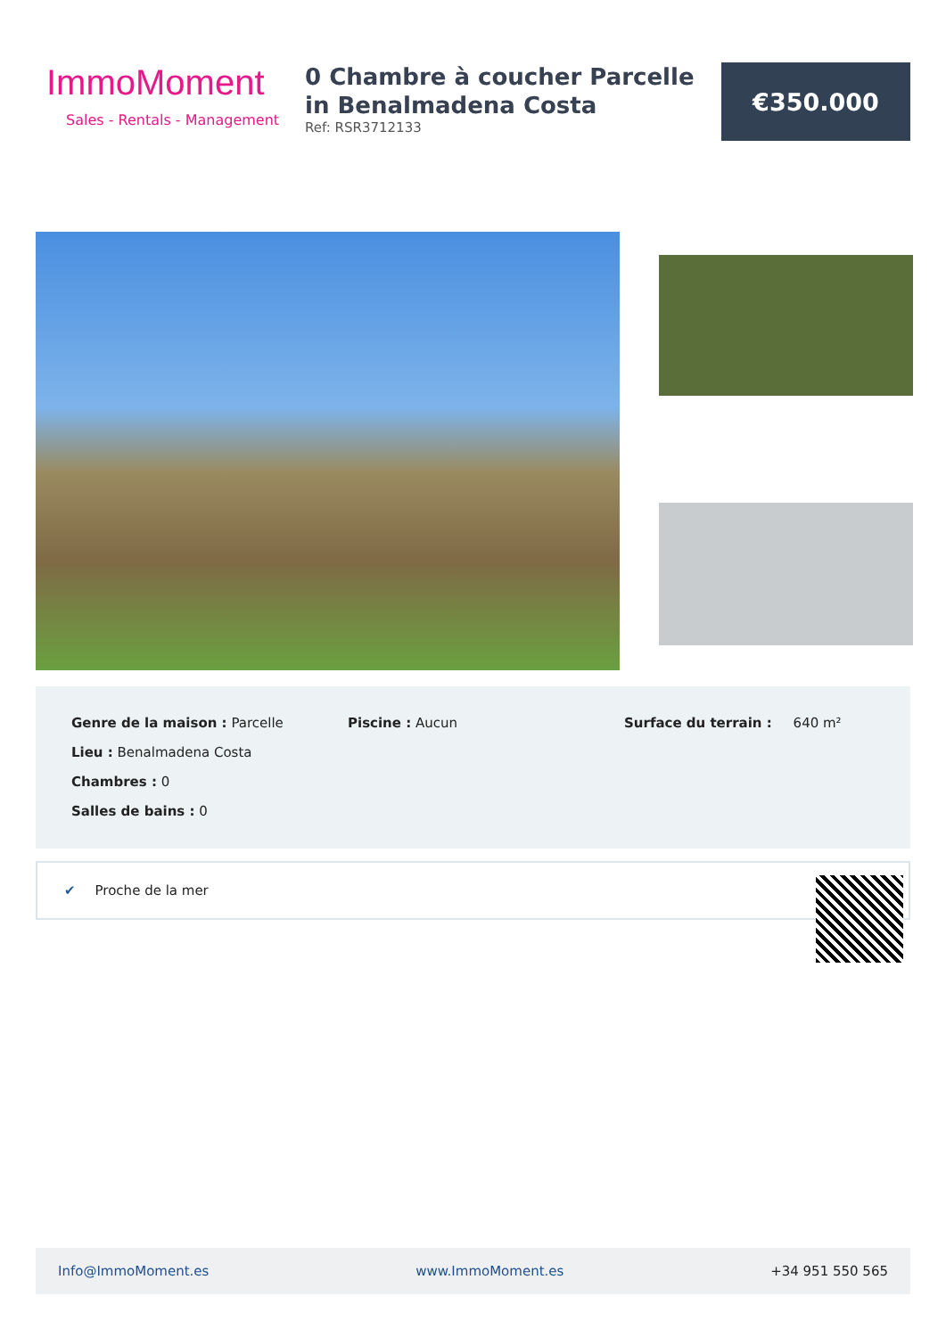ImmoMoment
Sales - Rentals - Management
0 Chambre à coucher Parcelle in Benalmadena Costa
Ref: RSR3712133
€350.000
Genre de la maison : Parcelle
Lieu : Benalmadena Costa
Chambres : 0
Salles de bains : 0
Piscine : Aucun
Surface du terrain : 640 m²
✔ Proche de la mer
Info@ImmoMoment.es www.ImmoMoment.es +34 951 550 565